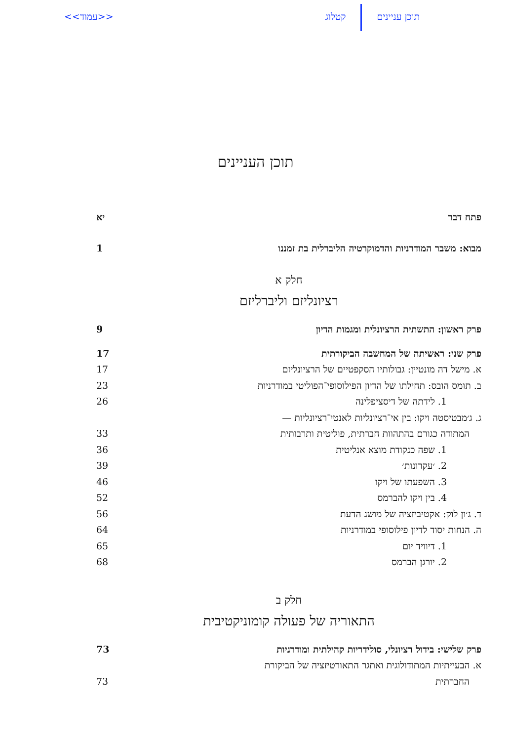תוכן עניינים קטלוג <<עמוד>>
תוכן העניינים
פתח דבר יא
מבוא: משבר המודרניות והדמוקרטיה הליברלית בת זמננו 1
חלק א
רציונליזם וליברליזם
פרק ראשון: התשתית הרציונלית ומגמות הדיון 9
פרק שני: ראשיתה של המחשבה הביקורתית 17
א. מישל דה מונטיין: גבולותיו הסקפטיים של הרציונליזם 17
ב. תומס הובס: תחילתו של הדיון הפילוסופי־הפוליטי במודרניות 23
1. לידתה של דיסציפלינה 26
ג. ג׳מבטיסטה ויקו: בין אי־רציונליות לאנטי־רציונליות —
המתודה כגורם בהתהוות חברתית, פוליטית ותרבותית 33
1. שפה כנקודת מוצא אנליטית 36
2. ׳עקרונות׳ 39
3. השפעתו של ויקו 46
4. בין ויקו להברמס 52
ד. ג׳ון לוק: אקטיביזציה של מושג הדעת 56
ה. הנחות יסוד לדיון פילוסופי במודרניות 64
1. דיוויד יום 65
2. יורגן הברמס 68
חלק ב
התאוריה של פעולה קומוניקטיבית
פרק שלישי: בידול רציונלי, סולידריות קהילתית ומודרניות 73
א. הבעייתיות המתודולוגית ואתגר התאורטיזציה של הביקורת
החברתית 73